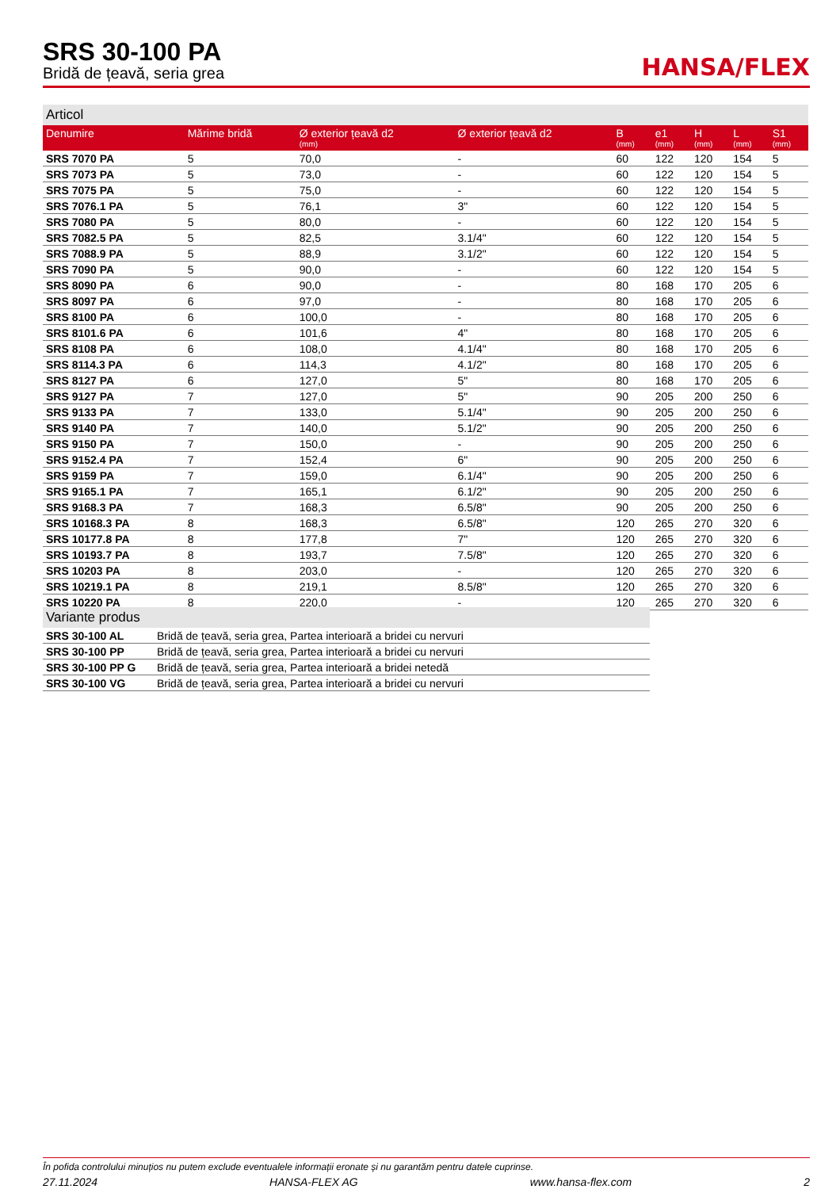SRS 30-100 PA
Bridă de țeavă, seria grea
HANSA/FLEX
Articol
| Denumire | Mărime bridă | Ø exterior țeavă d2 (mm) | Ø exterior țeavă d2 | B (mm) | e1 (mm) | H (mm) | L (mm) | S1 (mm) |
| --- | --- | --- | --- | --- | --- | --- | --- | --- |
| SRS 7070 PA | 5 | 70,0 | - | 60 | 122 | 120 | 154 | 5 |
| SRS 7073 PA | 5 | 73,0 | - | 60 | 122 | 120 | 154 | 5 |
| SRS 7075 PA | 5 | 75,0 | - | 60 | 122 | 120 | 154 | 5 |
| SRS 7076.1 PA | 5 | 76,1 | 3" | 60 | 122 | 120 | 154 | 5 |
| SRS 7080 PA | 5 | 80,0 | - | 60 | 122 | 120 | 154 | 5 |
| SRS 7082.5 PA | 5 | 82,5 | 3.1/4" | 60 | 122 | 120 | 154 | 5 |
| SRS 7088.9 PA | 5 | 88,9 | 3.1/2" | 60 | 122 | 120 | 154 | 5 |
| SRS 7090 PA | 5 | 90,0 | - | 60 | 122 | 120 | 154 | 5 |
| SRS 8090 PA | 6 | 90,0 | - | 80 | 168 | 170 | 205 | 6 |
| SRS 8097 PA | 6 | 97,0 | - | 80 | 168 | 170 | 205 | 6 |
| SRS 8100 PA | 6 | 100,0 | - | 80 | 168 | 170 | 205 | 6 |
| SRS 8101.6 PA | 6 | 101,6 | 4" | 80 | 168 | 170 | 205 | 6 |
| SRS 8108 PA | 6 | 108,0 | 4.1/4" | 80 | 168 | 170 | 205 | 6 |
| SRS 8114.3 PA | 6 | 114,3 | 4.1/2" | 80 | 168 | 170 | 205 | 6 |
| SRS 8127 PA | 6 | 127,0 | 5" | 80 | 168 | 170 | 205 | 6 |
| SRS 9127 PA | 7 | 127,0 | 5" | 90 | 205 | 200 | 250 | 6 |
| SRS 9133 PA | 7 | 133,0 | 5.1/4" | 90 | 205 | 200 | 250 | 6 |
| SRS 9140 PA | 7 | 140,0 | 5.1/2" | 90 | 205 | 200 | 250 | 6 |
| SRS 9150 PA | 7 | 150,0 | - | 90 | 205 | 200 | 250 | 6 |
| SRS 9152.4 PA | 7 | 152,4 | 6" | 90 | 205 | 200 | 250 | 6 |
| SRS 9159 PA | 7 | 159,0 | 6.1/4" | 90 | 205 | 200 | 250 | 6 |
| SRS 9165.1 PA | 7 | 165,1 | 6.1/2" | 90 | 205 | 200 | 250 | 6 |
| SRS 9168.3 PA | 7 | 168,3 | 6.5/8" | 90 | 205 | 200 | 250 | 6 |
| SRS 10168.3 PA | 8 | 168,3 | 6.5/8" | 120 | 265 | 270 | 320 | 6 |
| SRS 10177.8 PA | 8 | 177,8 | 7" | 120 | 265 | 270 | 320 | 6 |
| SRS 10193.7 PA | 8 | 193,7 | 7.5/8" | 120 | 265 | 270 | 320 | 6 |
| SRS 10203 PA | 8 | 203,0 | - | 120 | 265 | 270 | 320 | 6 |
| SRS 10219.1 PA | 8 | 219,1 | 8.5/8" | 120 | 265 | 270 | 320 | 6 |
| SRS 10220 PA | 8 | 220,0 | - | 120 | 265 | 270 | 320 | 6 |
Variante produs
| SRS 30-100 AL | Bridă de țeavă, seria grea, Partea interioară a bridei cu nervuri |
| SRS 30-100 PP | Bridă de țeavă, seria grea, Partea interioară a bridei cu nervuri |
| SRS 30-100 PP G | Bridă de țeavă, seria grea, Partea interioară a bridei netedă |
| SRS 30-100 VG | Bridă de țeavă, seria grea, Partea interioară a bridei cu nervuri |
În pofida controlului minuțios nu putem exclude eventualele informații eronate și nu garantăm pentru datele cuprinse.
27.11.2024 HANSA-FLEX AG www.hansa-flex.com 2